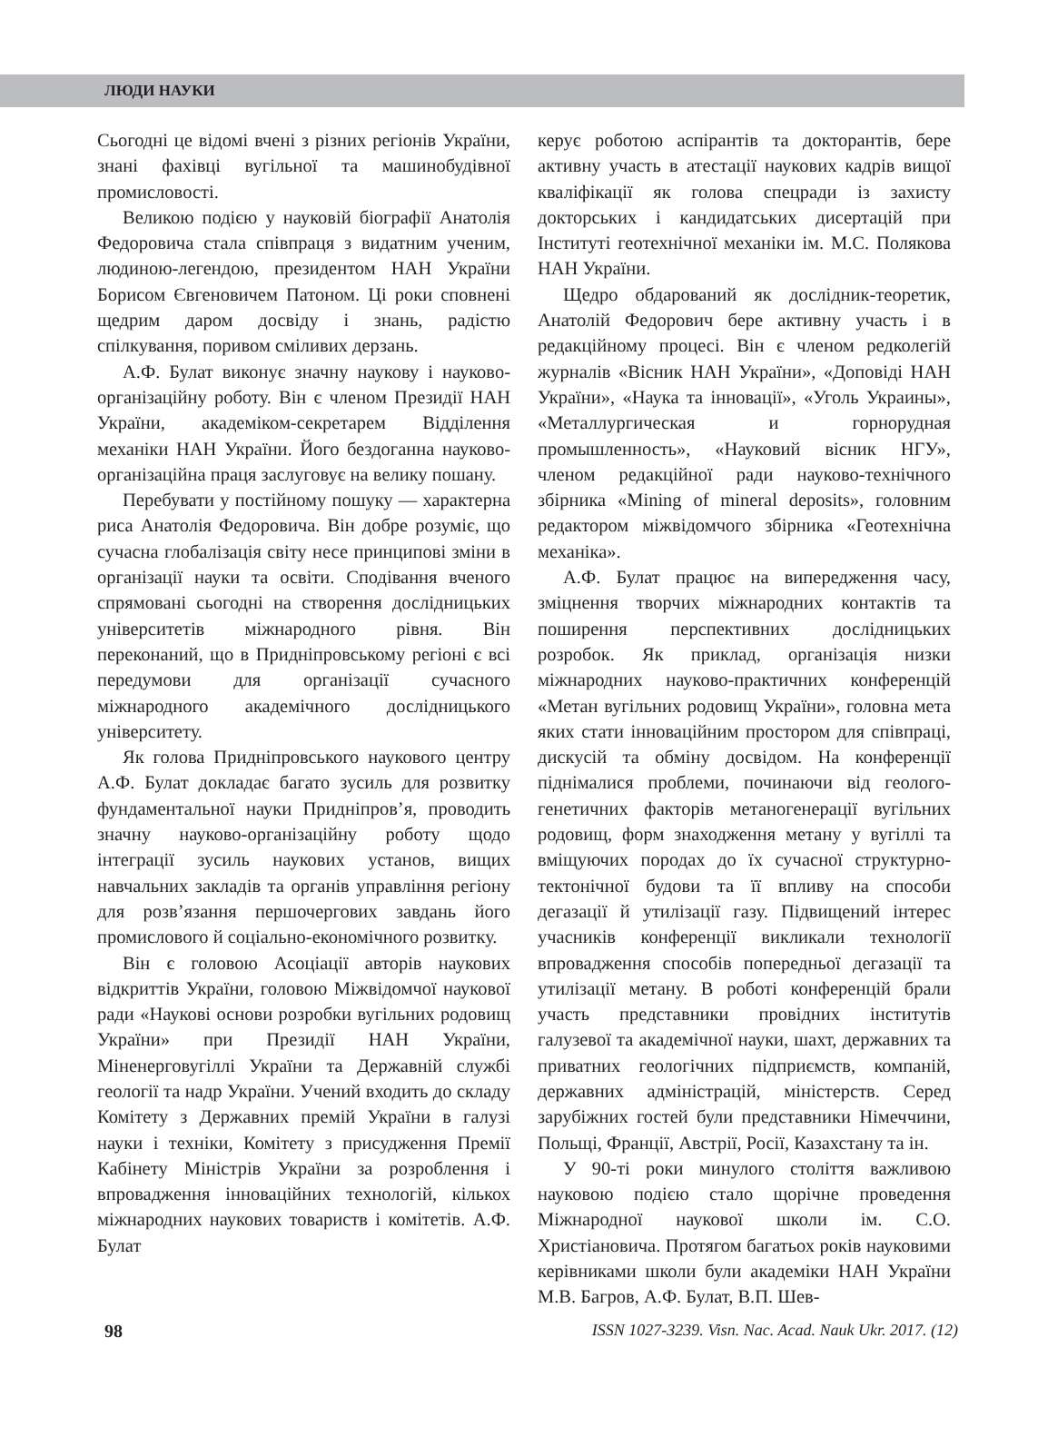ЛЮДИ НАУКИ
Сьогодні це відомі вчені з різних регіонів України, знані фахівці вугільної та машинобудівної промисловості.
Великою подією у науковій біографії Анатолія Федоровича стала співпраця з видатним ученим, людиною-легендою, президентом НАН України Борисом Євгеновичем Патоном. Ці роки сповнені щедрим даром досвіду і знань, радістю спілкування, поривом сміливих дерзань.
А.Ф. Булат виконує значну наукову і науково-організаційну роботу. Він є членом Президії НАН України, академіком-секретарем Відділення механіки НАН України. Його бездоганна науково-організаційна праця заслуговує на велику пошану.
Перебувати у постійному пошуку — характерна риса Анатолія Федоровича. Він добре розуміє, що сучасна глобалізація світу несе принципові зміни в організації науки та освіти. Сподівання вченого спрямовані сьогодні на створення дослідницьких університетів міжнародного рівня. Він переконаний, що в Придніпровському регіоні є всі передумови для організації сучасного міжнародного академічного дослідницького університету.
Як голова Придніпровського наукового центру А.Ф. Булат докладає багато зусиль для розвитку фундаментальної науки Придніпров’я, проводить значну науково-організаційну роботу щодо інтеграції зусиль наукових установ, вищих навчальних закладів та органів управління регіону для розв’язання першочергових завдань його промислового й соціально-економічного розвитку.
Він є головою Асоціації авторів наукових відкриттів України, головою Міжвідомчої наукової ради «Наукові основи розробки вугільних родовищ України» при Президії НАН України, Міненерговугіллі України та Державній службі геології та надр України. Учений входить до складу Комітету з Державних премій України в галузі науки і техніки, Комітету з присудження Премії Кабінету Міністрів України за розроблення і впровадження інноваційних технологій, кількох міжнародних наукових товариств і комітетів. А.Ф. Булат
керує роботою аспірантів та докторантів, бере активну участь в атестації наукових кадрів вищої кваліфікації як голова спецради із захисту докторських і кандидатських дисертацій при Інституті геотехнічної механіки ім. М.С. Полякова НАН України.
Щедро обдарований як дослідник-теоретик, Анатолій Федорович бере активну участь і в редакційному процесі. Він є членом редколегій журналів «Вісник НАН України», «Доповіді НАН України», «Наука та інновації», «Уголь Украины», «Металлургическая и горнорудная промышленность», «Науковий вісник НГУ», членом редакційної ради науково-технічного збірника «Mining of mineral deposits», головним редактором міжвідомчого збірника «Геотехнічна механіка».
А.Ф. Булат працює на випередження часу, зміцнення творчих міжнародних контактів та поширення перспективних дослідницьких розробок. Як приклад, організація низки міжнародних науково-практичних конференцій «Метан вугільних родовищ України», головна мета яких стати інноваційним простором для співпраці, дискусій та обміну досвідом. На конференції піднімалися проблеми, починаючи від геолого-генетичних факторів метаногенерації вугільних родовищ, форм знаходження метану у вугіллі та вміщуючих породах до їх сучасної структурно-тектонічної будови та її впливу на способи дегазації й утилізації газу. Підвищений інтерес учасників конференції викликали технології впровадження способів попередньої дегазації та утилізації метану. В роботі конференцій брали участь представники провідних інститутів галузевої та академічної науки, шахт, державних та приватних геологічних підприємств, компаній, державних адміністрацій, міністерств. Серед зарубіжних гостей були представники Німеччини, Польщі, Франції, Австрії, Росії, Казахстану та ін.
У 90-ті роки минулого століття важливою науковою подією стало щорічне проведення Міжнародної наукової школи ім. С.О. Христіановича. Протягом багатьох років науковими керівниками школи були академіки НАН України М.В. Багров, А.Ф. Булат, В.П. Шев-
98 ISSN 1027-3239. Visn. Nac. Acad. Nauk Ukr. 2017. (12)